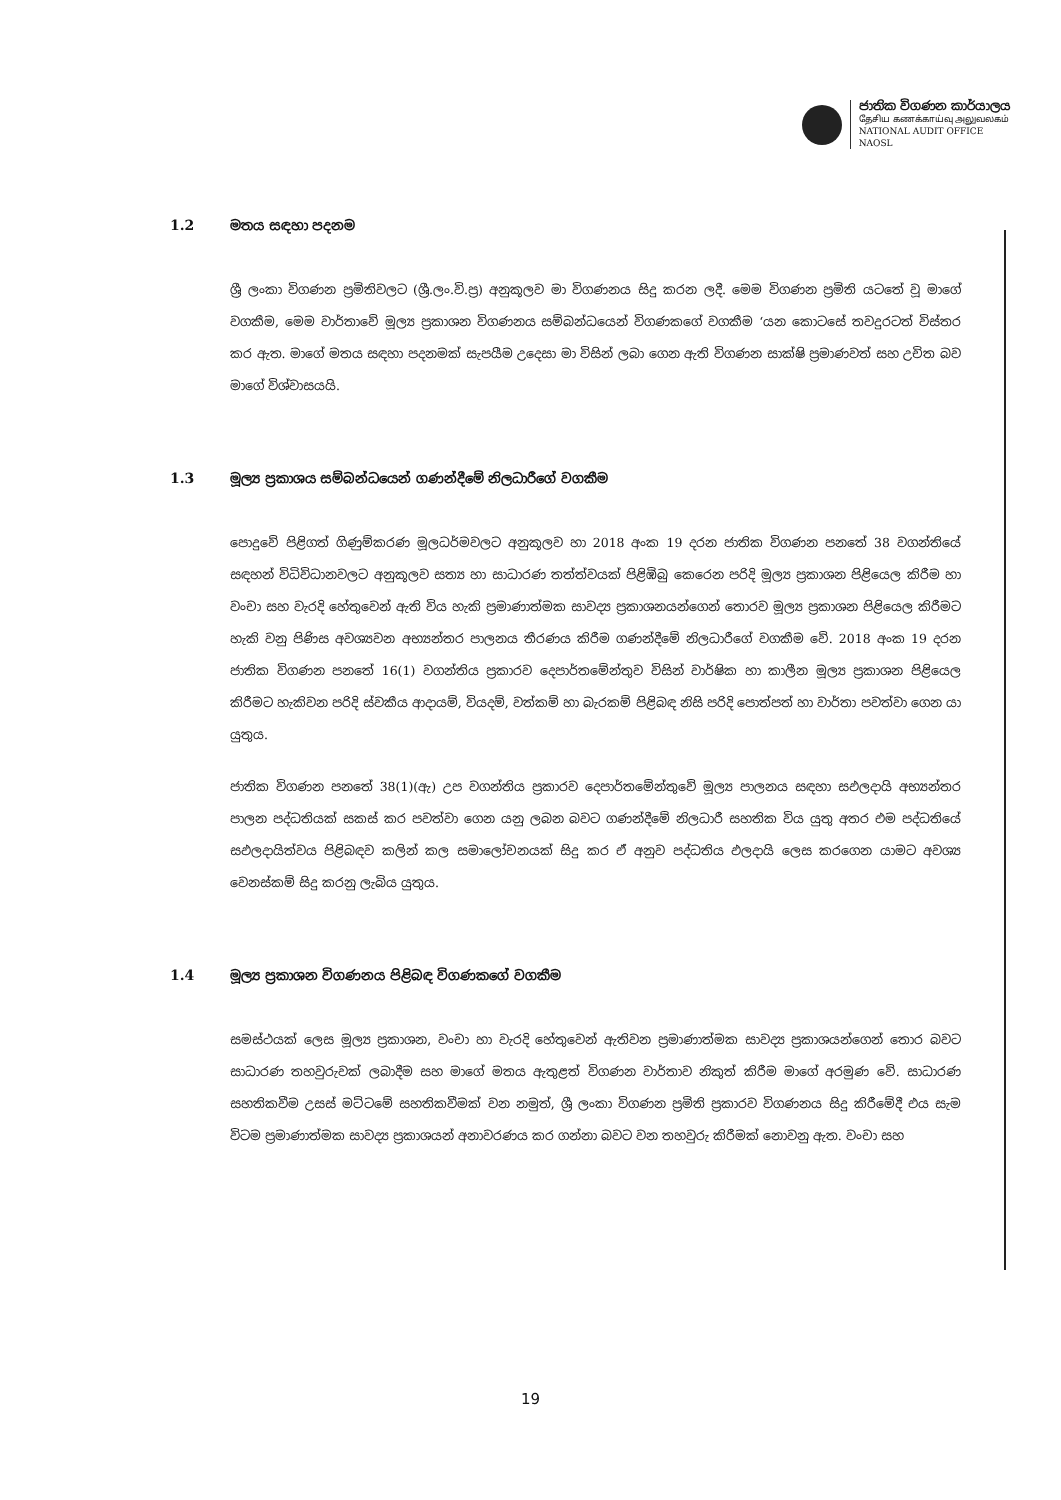ජාතික විගණන කාර්යාලය
தேசிய கணக்காய்வு அலுவலகம்
NATIONAL AUDIT OFFICE
NAOSL
1.2 මතය සඳහා පදනම
ශ්‍රී ලංකා විගණන ප්‍රමිතිවලට (ශ්‍රී.ලං.වි.ප්‍ර) අනුකූලව මා විගණනය සිදු කරන ලදී. මෙම විගණන ප්‍රමිති යටතේ වූ මාගේ වගකීම, මෙම වාර්තාවේ මූල්‍ය ප්‍රකාශන විගණනය සම්බන්ධයෙන් විගණකගේ වගකීම ‘යන කොටසේ තවදුරටත් විස්තර කර ඇත. මාගේ මතය සඳහා පදනමක් සැපයීම උදෙසා මා විසින් ලබා ගෙන ඇති විගණන සාක්ෂි ප්‍රමාණවත් සහ උචිත බව මාගේ විශ්වාසයයි.
1.3 මූල්‍ය ප්‍රකාශය සම්බන්ධයෙන් ගණන්දීමේ නිලධාරීගේ වගකීම
පොදුවේ පිළිගත් ගිණුම්කරණ මූලධර්මවලට අනුකූලව හා 2018 අංක 19 දරන ජාතික විගණන පනතේ 38 වගන්තියේ සඳහන් විධිවිධානවලට අනුකූලව සත්‍ය හා සාධාරණ තත්ත්වයක් පිළිඹිබු කෙරෙන පරිදි මූල්‍ය ප්‍රකාශන පිළියෙල කිරීම හා වංචා සහ වැරදි හේතුවෙන් ඇති විය හැකි ප්‍රමාණාත්මක සාවද්‍ය ප්‍රකාශනයන්ගෙන් තොරව මූල්‍ය ප්‍රකාශන පිළියෙල කිරීමට හැකි වනු පිණිස අවශ්‍යවන අභ්‍යන්තර පාලනය තීරණය කිරීම ගණන්දීමේ නිලධාරීගේ වගකීම වේ. 2018 අංක 19 දරන ජාතික විගණන පනතේ 16(1) වගන්තිය ප්‍රකාරව දෙපාර්තමේන්තුව විසින් වාර්ෂික හා කාලීන මූල්‍ය ප්‍රකාශන පිළියෙල කිරීමට හැකිවන පරිදි ස්වකීය ආදායම්, වියදම්, වත්කම් හා බැරකම් පිළිබඳ නිසි පරිදි පොත්පත් හා වාර්තා පවත්වා ගෙන යා යුතුය.
ජාතික විගණන පනතේ 38(1)(ඇ) උප වගන්තිය ප්‍රකාරව දෙපාර්තමේන්තුවේ මූල්‍ය පාලනය සඳහා සඵලදායි අභ්‍යන්තර පාලන පද්ධතියක් සකස් කර පවත්වා ගෙන යනු ලබන බවට ගණන්දීමේ නිලධාරී සහතික විය යුතු අතර එම පද්ධතියේ සඵලදායිත්වය පිළිබඳව කලින් කල සමාලෝචනයක් සිදු කර ඒ අනුව පද්ධතිය ඵලදායි ලෙස කරගෙන යාමට අවශ්‍ය වෙනස්කම් සිදු කරනු ලැබිය යුතුය.
1.4 මූල්‍ය ප්‍රකාශන විගණනය පිළිබඳ විගණකගේ වගකීම
සමස්ථයක් ලෙස මූල්‍ය ප්‍රකාශන, වංචා හා වැරදි හේතුවෙන් ඇතිවන ප්‍රමාණාත්මක සාවද්‍ය ප්‍රකාශයන්ගෙන් තොර බවට සාධාරණ තහවුරුවක් ලබාදීම සහ මාගේ මතය ඇතුළත් විගණන වාර්තාව නිකුත් කිරීම මාගේ අරමුණ වේ. සාධාරණ සහතිකවීම උසස් මට්ටමේ සහතිකවීමක් වන නමුත්, ශ්‍රී ලංකා විගණන ප්‍රමිති ප්‍රකාරව විගණනය සිදු කිරීමේදී එය සැම විටම ප්‍රමාණාත්මක සාවද්‍ය ප්‍රකාශයන් අනාවරණය කර ගන්නා බවට වන තහවුරු කිරීමක් නොවනු ඇත. වංචා සහ
19